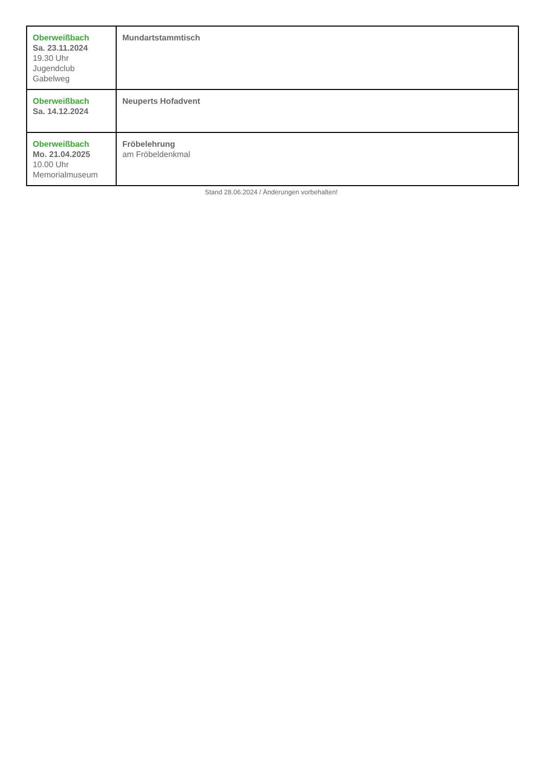| Oberweißbach Sa. 23.11.2024 19.30 Uhr Jugendclub Gabelweg | Mundartstammtisch |
| Oberweißbach Sa. 14.12.2024 | Neuperts Hofadvent |
| Oberweißbach Mo. 21.04.2025 10.00 Uhr Memorialmuseum | Fröbelehrung am Fröbeldenkmal |
Stand 28.06.2024 / Änderungen vorbehalten!